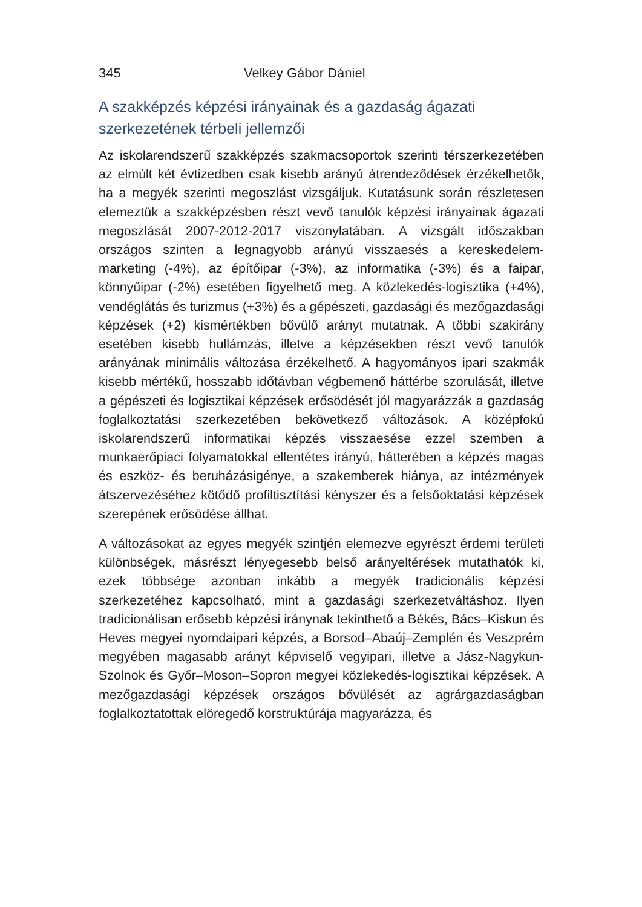345 Velkey Gábor Dániel
A szakképzés képzési irányainak és a gazdaság ágazati szerkezetének térbeli jellemzői
Az iskolarendszerű szakképzés szakmacsoportok szerinti térszerkezetében az elmúlt két évtizedben csak kisebb arányú átrendeződések érzékelhetők, ha a megyék szerinti megoszlást vizsgáljuk. Kutatásunk során részletesen elemeztük a szakképzésben részt vevő tanulók képzési irányainak ágazati megoszlását 2007-2012-2017 viszonylatában. A vizsgált időszakban országos szinten a legnagyobb arányú visszaesés a kereskedelem-marketing (-4%), az építőipar (-3%), az informatika (-3%) és a faipar, könnyűipar (-2%) esetében figyelhető meg. A közlekedés-logisztika (+4%), vendéglátás és turizmus (+3%) és a gépészeti, gazdasági és mezőgazdasági képzések (+2) kismértékben bővülő arányt mutatnak. A többi szakirány esetében kisebb hullámzás, illetve a képzésekben részt vevő tanulók arányának minimális változása érzékelhető. A hagyományos ipari szakmák kisebb mértékű, hosszabb időtávban végbemenő háttérbe szorulását, illetve a gépészeti és logisztikai képzések erősödését jól magyarázzák a gazdaság foglalkoztatási szerkezetében bekövetkező változások. A középfokú iskolarendszerű informatikai képzés visszaesése ezzel szemben a munkaerőpiaci folyamatokkal ellentétes irányú, hátterében a képzés magas és eszköz- és beruházásigénye, a szakemberek hiánya, az intézmények átszervezéséhez kötődő profiltisztítási kényszer és a felsőoktatási képzések szerepének erősödése állhat.
A változásokat az egyes megyék szintjén elemezve egyrészt érdemi területi különbségek, másrészt lényegesebb belső arányeltérések mutathatók ki, ezek többsége azonban inkább a megyék tradicionális képzési szerkezetéhez kapcsolható, mint a gazdasági szerkezetváltáshoz. Ilyen tradicionálisan erősebb képzési iránynak tekinthető a Békés, Bács–Kiskun és Heves megyei nyomdaipari képzés, a Borsod–Abaúj–Zemplén és Veszprém megyében magasabb arányt képviselő vegyipari, illetve a Jász-Nagykun-Szolnok és Győr–Moson–Sopron megyei közlekedés-logisztikai képzések. A mezőgazdasági képzések országos bővülését az agrárgazdaságban foglalkoztatottak elöregedő korstruktúrája magyarázza, és